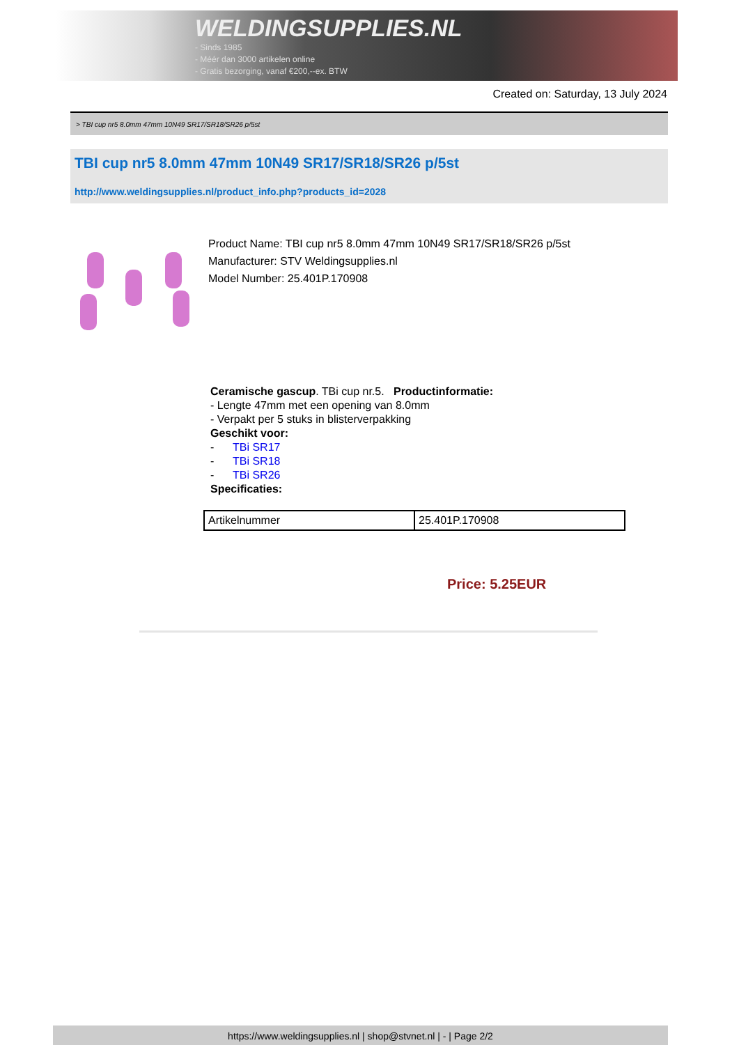WELDINGSUPPLIES.NL
- Sinds 1985
- Méér dan 3000 artikelen online
- Gratis bezorging, vanaf €200,--ex. BTW
Created on: Saturday, 13 July 2024
> TBI cup nr5 8.0mm 47mm 10N49 SR17/SR18/SR26 p/5st
TBI cup nr5 8.0mm 47mm 10N49 SR17/SR18/SR26 p/5st
http://www.weldingsupplies.nl/product_info.php?products_id=2028
Product Name: TBI cup nr5 8.0mm 47mm 10N49 SR17/SR18/SR26 p/5st
Manufacturer: STV Weldingsupplies.nl
Model Number: 25.401P.170908
Ceramische gascup. TBi cup nr.5. Productinformatie:
- Lengte 47mm met een opening van 8.0mm
- Verpakt per 5 stuks in blisterverpakking
Geschikt voor:
- TBi SR17
- TBi SR18
- TBi SR26
Specificaties:
| Artikelnummer | 25.401P.170908 |
Price: 5.25EUR
https://www.weldingsupplies.nl | shop@stvnet.nl | - | Page 2/2